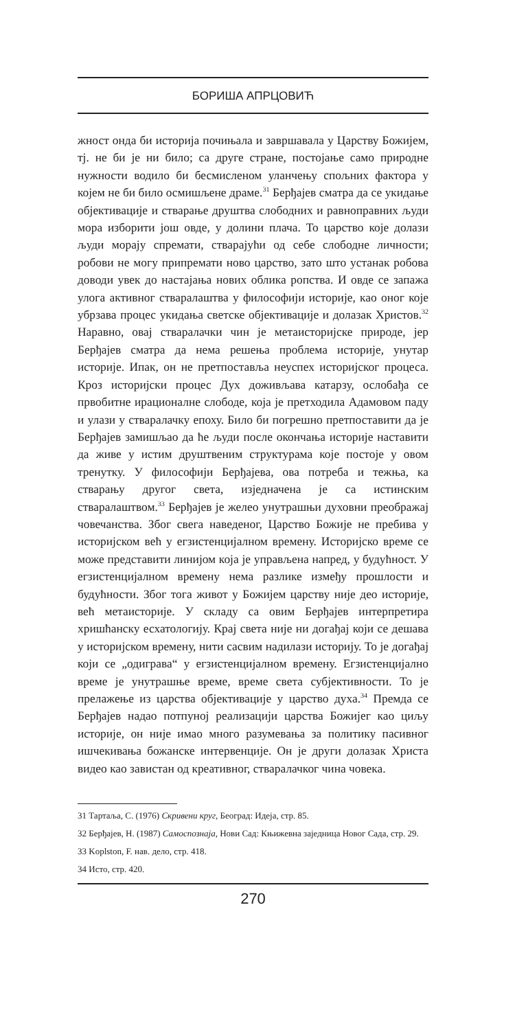БОРИША АПРЦОВИЋ
жност онда би историја почињала и завршавала у Царству Божијем, тј. не би је ни било; са друге стране, постојање само природне нужности водило би бесмисленом уланчењу спољних фактора у којем не би било осмишљене драме.<sup>31</sup> Берђајев сматра да се укидање објективације и стварање друштва слободних и равноправних људи мора изборити још овде, у долини плача. То царство које долази људи морају спремати, стварајући од себе слободне личности; робови не могу припремати ново царство, зато што устанак робова доводи увек до настајања нових облика ропства. И овде се запажа улога активног стваралаштва у философији историје, као оног које убрзава процес укидања светске објективације и долазак Христов.<sup>32</sup> Наравно, овај стваралачки чин је метаисторијске природе, јер Берђајев сматра да нема решења проблема историје, унутар историје. Ипак, он не претпоставља неуспех историјског процеса. Кроз историјски процес Дух доживљава катарзу, ослобађа се првобитне ирационалне слободе, која је претходила Адамовом паду и улази у стваралачку епоху. Било би погрешно претпоставити да је Берђајев замишљао да ће људи после окончања историје наставити да живе у истим друштвеним структурама које постоје у овом тренутку. У философији Берђајева, ова потреба и тежња, ка стварању другог света, изједначена је са истинским стваралаштвом.<sup>33</sup> Берђајев је желео унутрашњи духовни преображај човечанства. Због свега наведеног, Царство Божије не пребива у историјском већ у егзистенцијалном времену. Историјско време се може представити линијом која је управљена напред, у будућност. У егзистенцијалном времену нема разлике између прошлости и будућности. Због тога живот у Божијем царству није део историје, већ метаисторије. У складу са овим Берђајев интерпретира хришћанску есхатологију. Крај света није ни догађај који се дешава у историјском времену, нити сасвим надилази историју. То је догађај који се „одиграва“ у егзистенцијалном времену. Егзистенцијално време је унутрашње време, време света субјективности. То је прелажење из царства објективације у царство духа.<sup>34</sup> Премда се Берђајев надао потпуној реализацији царства Божијег као циљу историје, он није имао много разумевања за политику пасивног ишчекивања божанске интервенције. Он је други долазак Христа видео као завистан од креативног, стваралачког чина човека.
31 Тартаља, С. (1976) Скривени круг, Београд: Идеја, стр. 85.
32 Берђајев, Н. (1987) Самоспознаја, Нови Сад: Књижевна заједница Новог Сада, стр. 29.
33 Koplston, F. нав. дело, стр. 418.
34 Исто, стр. 420.
270